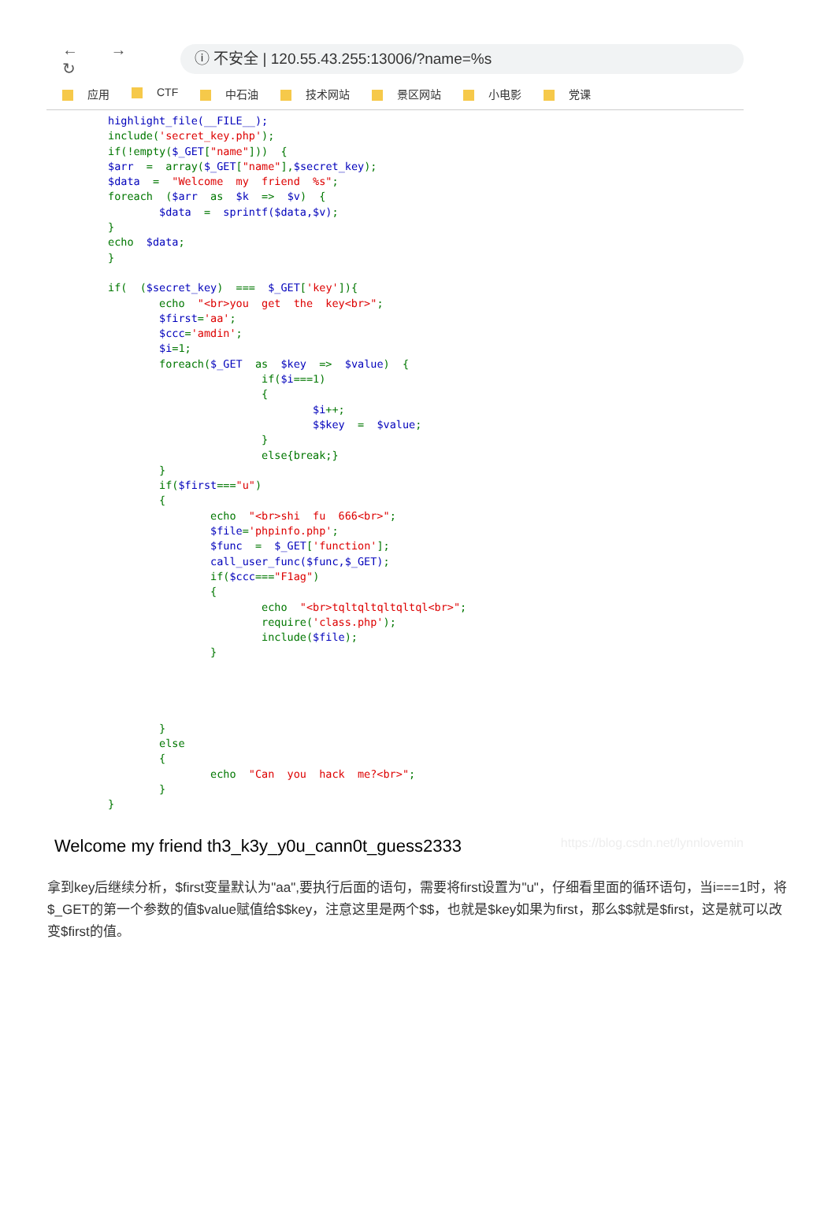← → ↻
ⓘ 不安全 | 120.55.43.255:13006/?name=%s
应用 CTF 中石油 技术网站 景区网站 小电影 党课
highlight_file(__FILE__);
include('secret_key.php');
if(!empty($_GET["name"]))  {
$arr  =  array($_GET["name"],$secret_key);
$data  =  "Welcome  my  friend  %s";
foreach  ($arr  as  $k  =>  $v)  {
        $data  =  sprintf($data,$v);
}
echo  $data;
}

if(  ($secret_key)  ===  $_GET['key']){
        echo  "<br>you  get  the  key<br>";
        $first='aa';
        $ccc='amdin';
        $i=1;
        foreach($_GET  as  $key  =>  $value)  {
                        if($i===1)
                        {
                                $i++;
                                $$key  =  $value;
                        }
                        else{break;}
        }
        if($first==="u")
        {
                echo  "<br>shi  fu  666<br>";
                $file='phpinfo.php';
                $func  =  $_GET['function'];
                call_user_func($func,$_GET);
                if($ccc==="F1ag")
                {
                        echo  "<br>tqltqltqltqltql<br>";
                        require('class.php');
                        include($file);
                }




        }
        else
        {
                echo  "Can  you  hack  me?<br>";
        }
}
Welcome my friend th3_k3y_y0u_cann0t_guess2333 https://blog.csdn.net/lynnlovemin
拿到key后继续分析，$first变量默认为"aa",要执行后面的语句，需要将first设置为"u"，仔细看里面的循环语句，当i===1时，将$_GET的第一个参数的值$value赋值给$$key，注意这里是两个$$，也就是$key如果为first，那么$$就是$first，这是就可以改变$first的值。